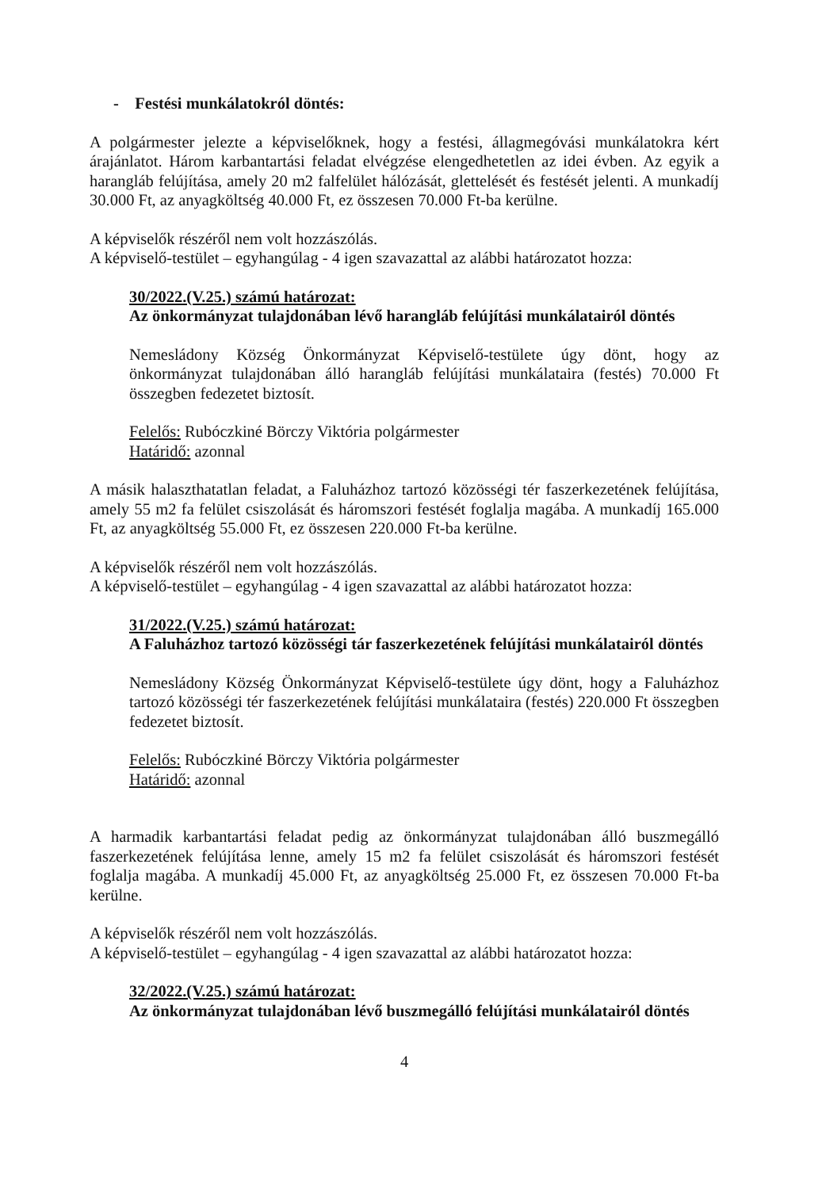- Festési munkálatokról döntés:
A polgármester jelezte a képviselőknek, hogy a festési, állagmegóvási munkálatokra kért árajánlatot. Három karbantartási feladat elvégzése elengedhetetlen az idei évben. Az egyik a harangláb felújítása, amely 20 m2 falfelület hálózását, glettelését és festését jelenti. A munkadíj 30.000 Ft, az anyagköltség 40.000 Ft, ez összesen 70.000 Ft-ba kerülne.
A képviselők részéről nem volt hozzászólás.
A képviselő-testület – egyhangúlag - 4 igen szavazattal az alábbi határozatot hozza:
30/2022.(V.25.) számú határozat:
Az önkormányzat tulajdonában lévő harangláb felújítási munkálatairól döntés
Nemesládony Község Önkormányzat Képviselő-testülete úgy dönt, hogy az önkormányzat tulajdonában álló harangláb felújítási munkálataira (festés) 70.000 Ft összegben fedezetet biztosít.
Felelős: Rubóczkiné Börczy Viktória polgármester
Határidő: azonnal
A másik halaszthatatlan feladat, a Faluházhoz tartozó közösségi tér faszerkezetének felújítása, amely 55 m2 fa felület csiszolását és háromszori festését foglalja magába. A munkadíj 165.000 Ft, az anyagköltség 55.000 Ft, ez összesen 220.000 Ft-ba kerülne.
A képviselők részéről nem volt hozzászólás.
A képviselő-testület – egyhangúlag - 4 igen szavazattal az alábbi határozatot hozza:
31/2022.(V.25.) számú határozat:
A Faluházhoz tartozó közösségi tár faszerkezetének felújítási munkálatairól döntés
Nemesládony Község Önkormányzat Képviselő-testülete úgy dönt, hogy a Faluházhoz tartozó közösségi tér faszerkezetének felújítási munkálataira (festés) 220.000 Ft összegben fedezetet biztosít.
Felelős: Rubóczkiné Börczy Viktória polgármester
Határidő: azonnal
A harmadik karbantartási feladat pedig az önkormányzat tulajdonában álló buszmegálló faszerkezetének felújítása lenne, amely 15 m2 fa felület csiszolását és háromszori festését foglalja magába. A munkadíj 45.000 Ft, az anyagköltség 25.000 Ft, ez összesen 70.000 Ft-ba kerülne.
A képviselők részéről nem volt hozzászólás.
A képviselő-testület – egyhangúlag - 4 igen szavazattal az alábbi határozatot hozza:
32/2022.(V.25.) számú határozat:
Az önkormányzat tulajdonában lévő buszmegálló felújítási munkálatairól döntés
4